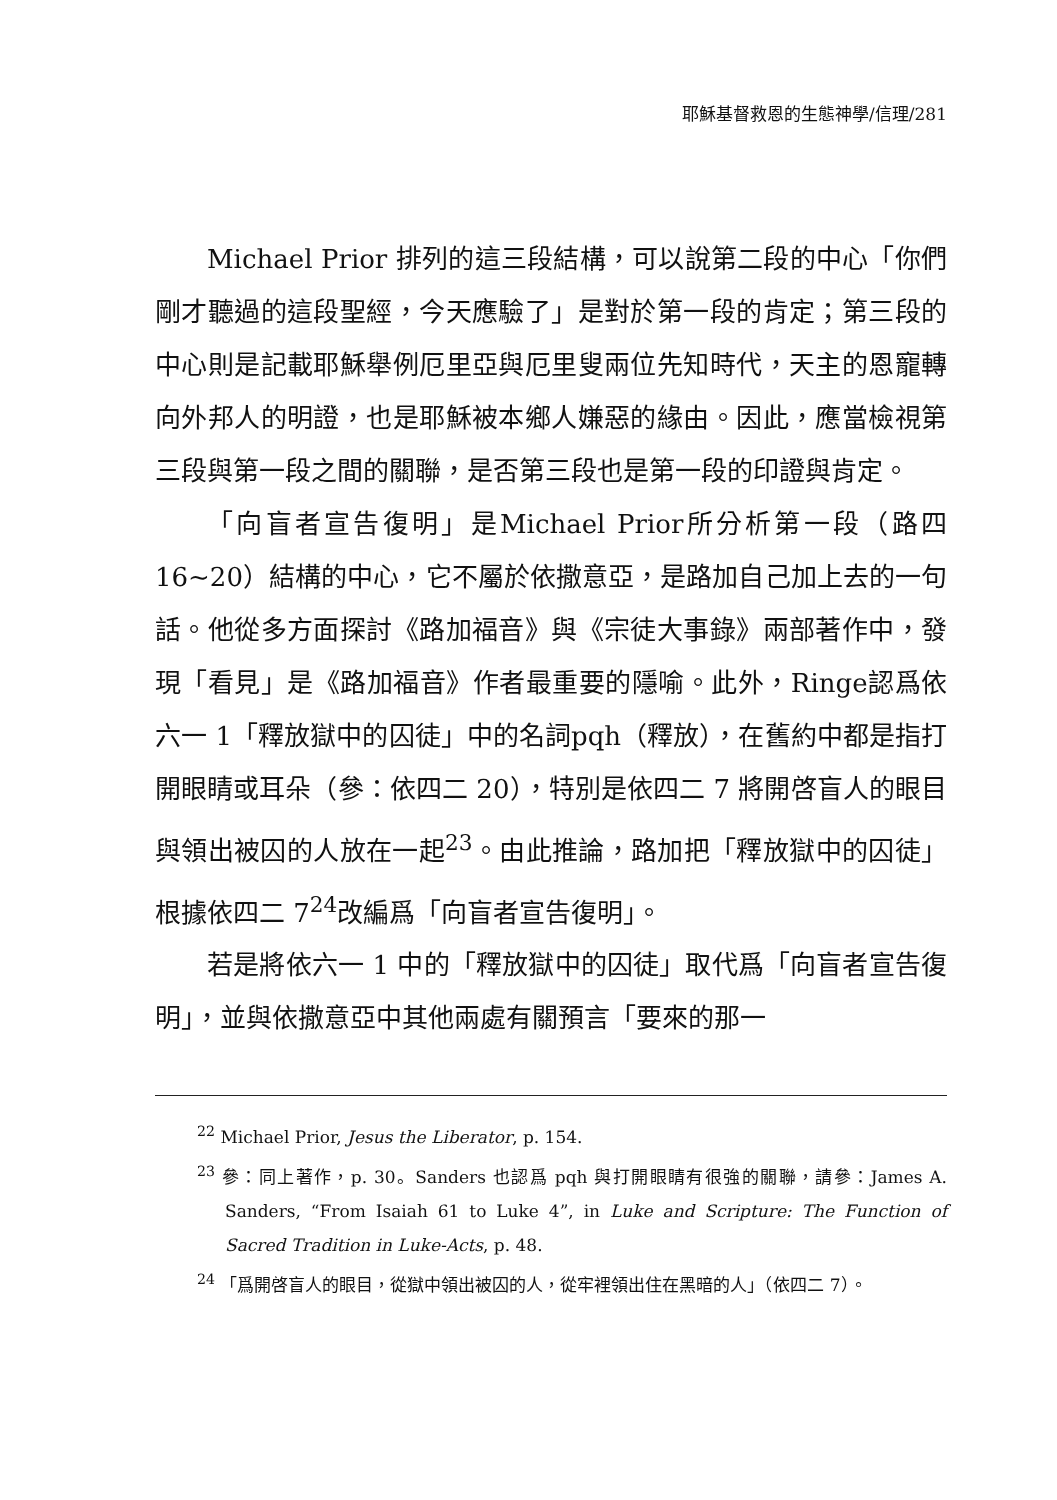耶穌基督救恩的生態神學/信理/281
Michael Prior 排列的這三段結構，可以說第二段的中心「你們剛才聽過的這段聖經，今天應驗了」是對於第一段的肯定；第三段的中心則是記載耶穌舉例厄里亞與厄里叟兩位先知時代，天主的恩寵轉向外邦人的明證，也是耶穌被本鄉人嫌惡的緣由。因此，應當檢視第三段與第一段之間的關聯，是否第三段也是第一段的印證與肯定。
「向盲者宣告復明」是Michael Prior所分析第一段（路四16~20）結構的中心，它不屬於依撒意亞，是路加自己加上去的一句話。他從多方面探討《路加福音》與《宗徒大事錄》兩部著作中，發現「看見」是《路加福音》作者最重要的隱喻。此外，Ringe認爲依六一 1「釋放獄中的囚徒」中的名詞pqh（釋放），在舊約中都是指打開眼睛或耳朵（參：依四二 20），特別是依四二 7 將開啓盲人的眼目與領出被囚的人放在一起<sup>23</sup>。由此推論，路加把「釋放獄中的囚徒」根據依四二 7<sup>24</sup>改編爲「向盲者宣告復明」。
若是將依六一 1 中的「釋放獄中的囚徒」取代爲「向盲者宣告復明」，並與依撒意亞中其他兩處有關預言「要來的那一
<sup>22</sup> Michael Prior, Jesus the Liberator, p. 154.
<sup>23</sup> 參：同上著作，p. 30。Sanders 也認爲 pqh 與打開眼睛有很強的關聯，請參：James A. Sanders, “From Isaiah 61 to Luke 4”, in Luke and Scripture: The Function of Sacred Tradition in Luke-Acts, p. 48.
<sup>24</sup> 「爲開啓盲人的眼目，從獄中領出被囚的人，從牢裡領出住在黑暗的人」（依四二 7）。